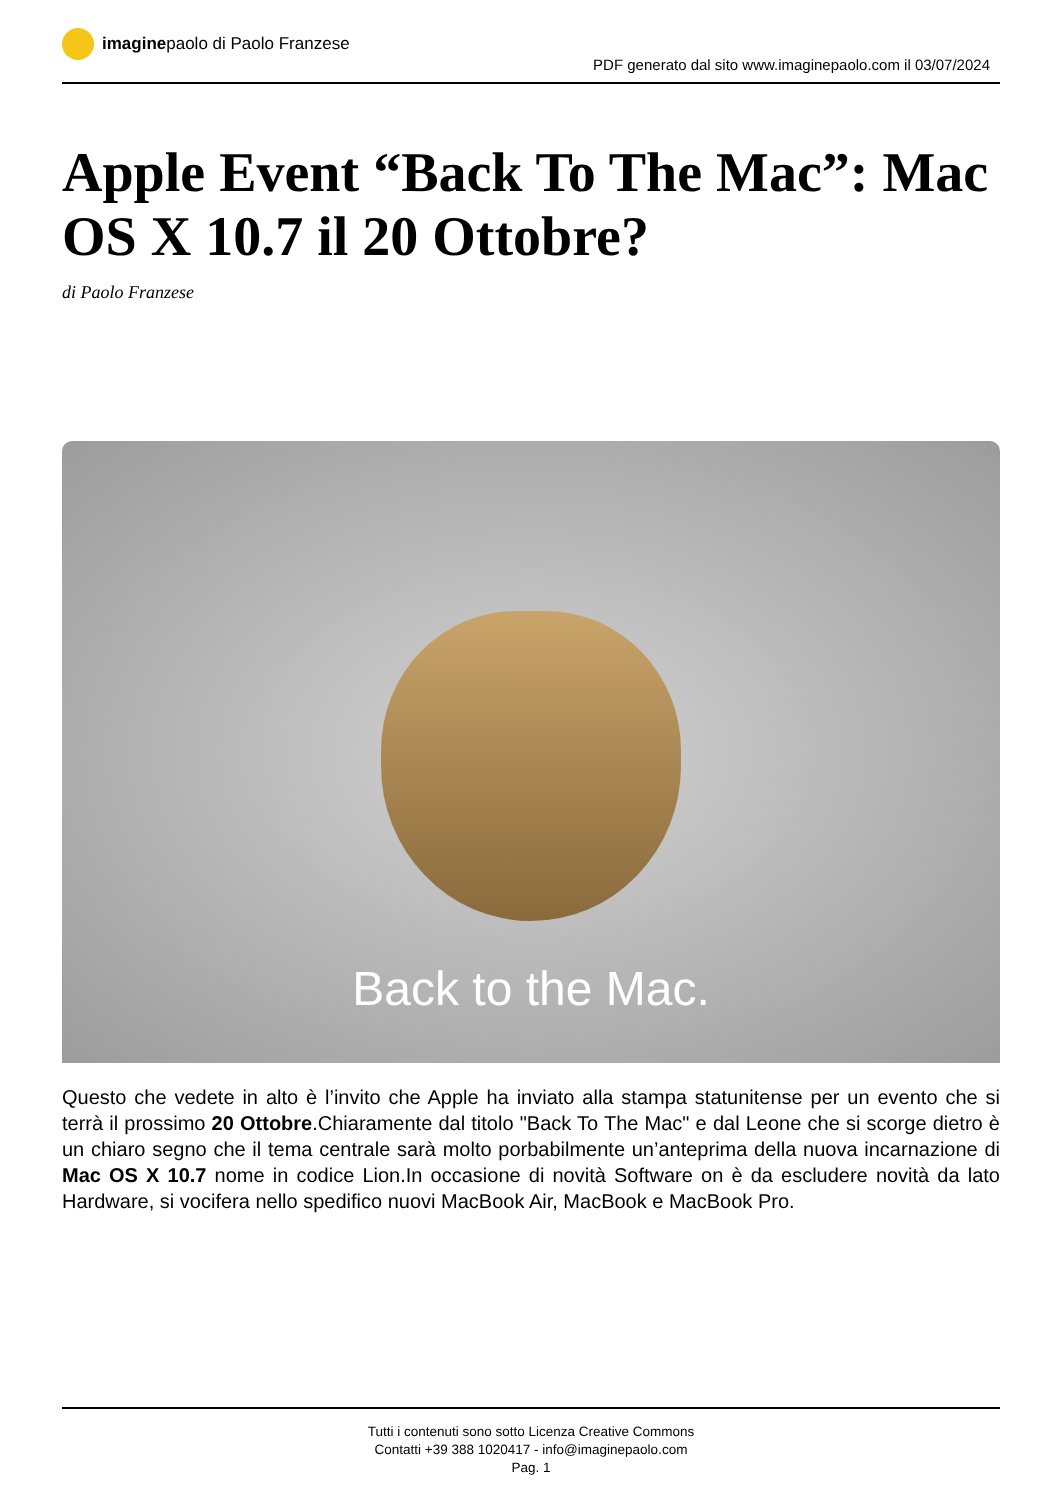imagine paolo di Paolo Franzese
PDF generato dal sito www.imaginepaolo.com il 03/07/2024
Apple Event “Back To The Mac”: Mac OS X 10.7 il 20 Ottobre?
di Paolo Franzese
Back to the Mac.
Questo che vedete in alto è l’invito che Apple ha inviato alla stampa statunitense per un evento che si terrà il prossimo 20 Ottobre.Chiaramente dal titolo "Back To The Mac" e dal Leone che si scorge dietro è un chiaro segno che il tema centrale sarà molto porbabilmente un’anteprima della nuova incarnazione di Mac OS X 10.7 nome in codice Lion.In occasione di novità Software on è da escludere novità da lato Hardware, si vocifera nello spedifico nuovi MacBook Air, MacBook e MacBook Pro.
Tutti i contenuti sono sotto Licenza Creative Commons
Contatti +39 388 1020417 - info@imaginepaolo.com
Pag. 1